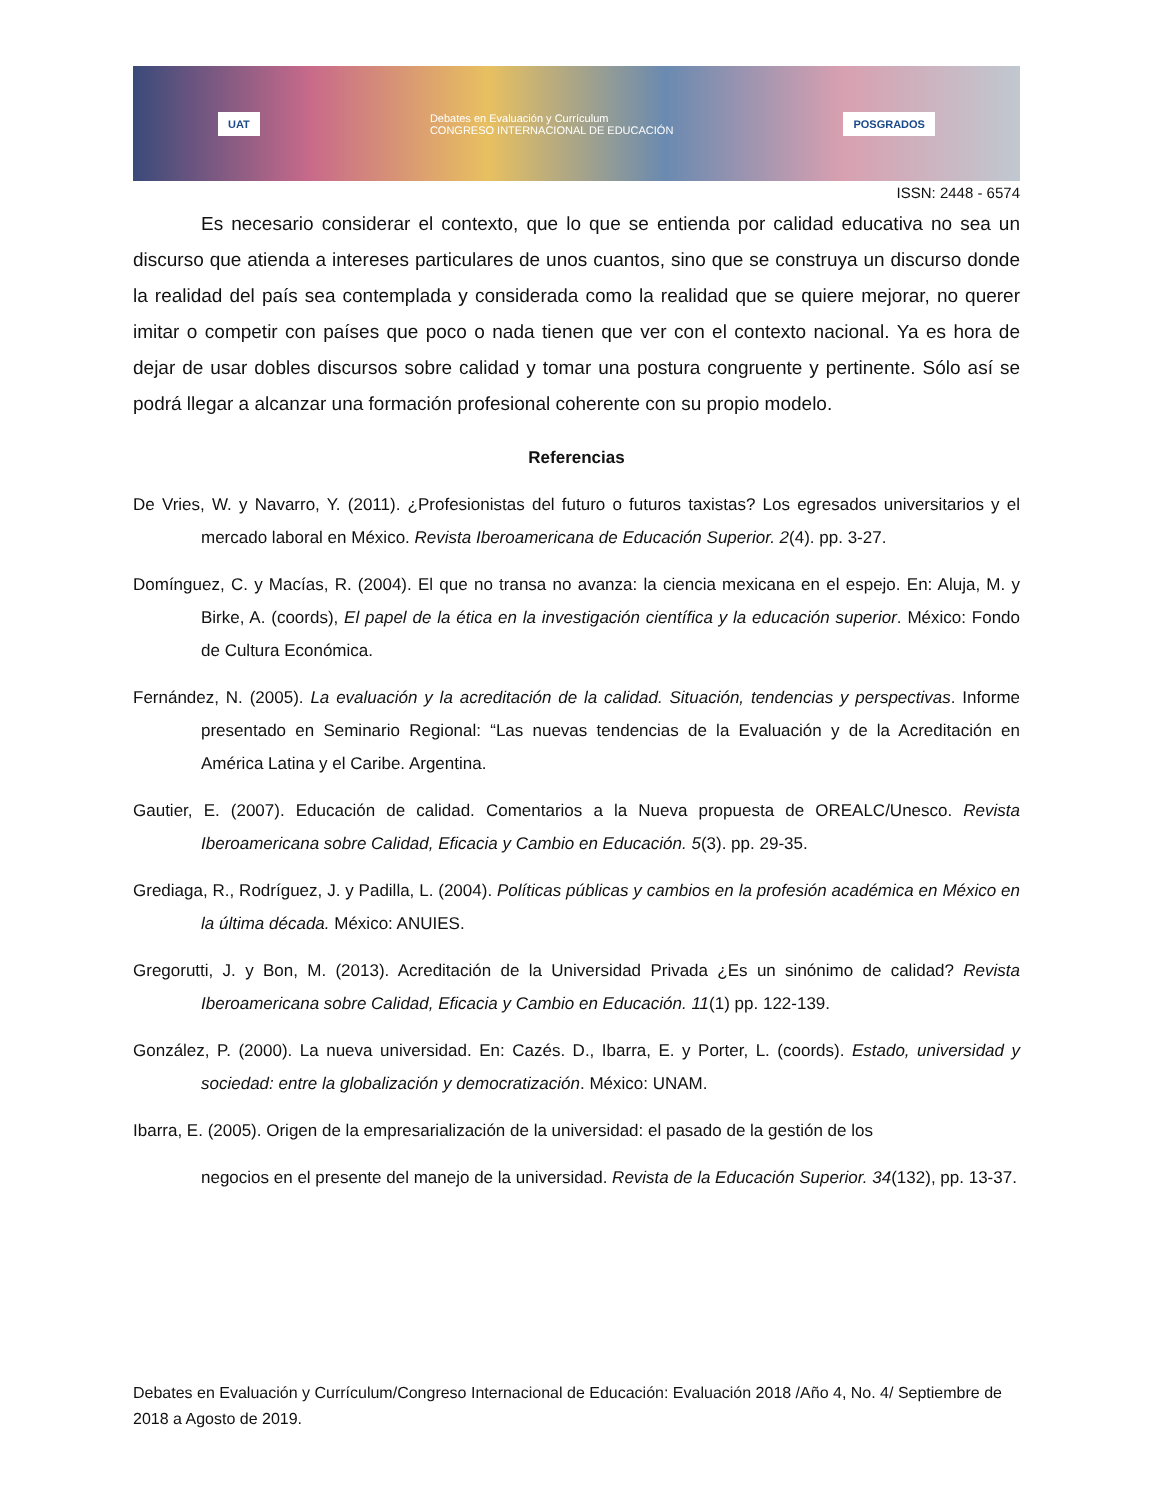UAT Debates en Evaluación y Currículum
CONGRESO INTERNACIONAL DE EDUCACIÓN POSGRADOS
ISSN: 2448 - 6574
Es necesario considerar el contexto, que lo que se entienda por calidad educativa no sea un discurso que atienda a intereses particulares de unos cuantos, sino que se construya un discurso donde la realidad del país sea contemplada y considerada como la realidad que se quiere mejorar, no querer imitar o competir con países que poco o nada tienen que ver con el contexto nacional. Ya es hora de dejar de usar dobles discursos sobre calidad y tomar una postura congruente y pertinente. Sólo así se podrá llegar a alcanzar una formación profesional coherente con su propio modelo.
Referencias
De Vries, W. y Navarro, Y. (2011). ¿Profesionistas del futuro o futuros taxistas? Los egresados universitarios y el mercado laboral en México. Revista Iberoamericana de Educación Superior. 2(4). pp. 3-27.
Domínguez, C. y Macías, R. (2004). El que no transa no avanza: la ciencia mexicana en el espejo. En: Aluja, M. y Birke, A. (coords), El papel de la ética en la investigación científica y la educación superior. México: Fondo de Cultura Económica.
Fernández, N. (2005). La evaluación y la acreditación de la calidad. Situación, tendencias y perspectivas. Informe presentado en Seminario Regional: “Las nuevas tendencias de la Evaluación y de la Acreditación en América Latina y el Caribe. Argentina.
Gautier, E. (2007). Educación de calidad. Comentarios a la Nueva propuesta de OREALC/Unesco. Revista Iberoamericana sobre Calidad, Eficacia y Cambio en Educación. 5(3). pp. 29-35.
Grediaga, R., Rodríguez, J. y Padilla, L. (2004). Políticas públicas y cambios en la profesión académica en México en la última década. México: ANUIES.
Gregorutti, J. y Bon, M. (2013). Acreditación de la Universidad Privada ¿Es un sinónimo de calidad? Revista Iberoamericana sobre Calidad, Eficacia y Cambio en Educación. 11(1) pp. 122-139.
González, P. (2000). La nueva universidad. En: Cazés. D., Ibarra, E. y Porter, L. (coords). Estado, universidad y sociedad: entre la globalización y democratización. México: UNAM.
Ibarra, E. (2005). Origen de la empresarialización de la universidad: el pasado de la gestión de los
negocios en el presente del manejo de la universidad. Revista de la Educación Superior. 34(132), pp. 13-37.
Debates en Evaluación y Currículum/Congreso Internacional de Educación: Evaluación 2018 /Año 4, No. 4/ Septiembre de 2018 a Agosto de 2019.